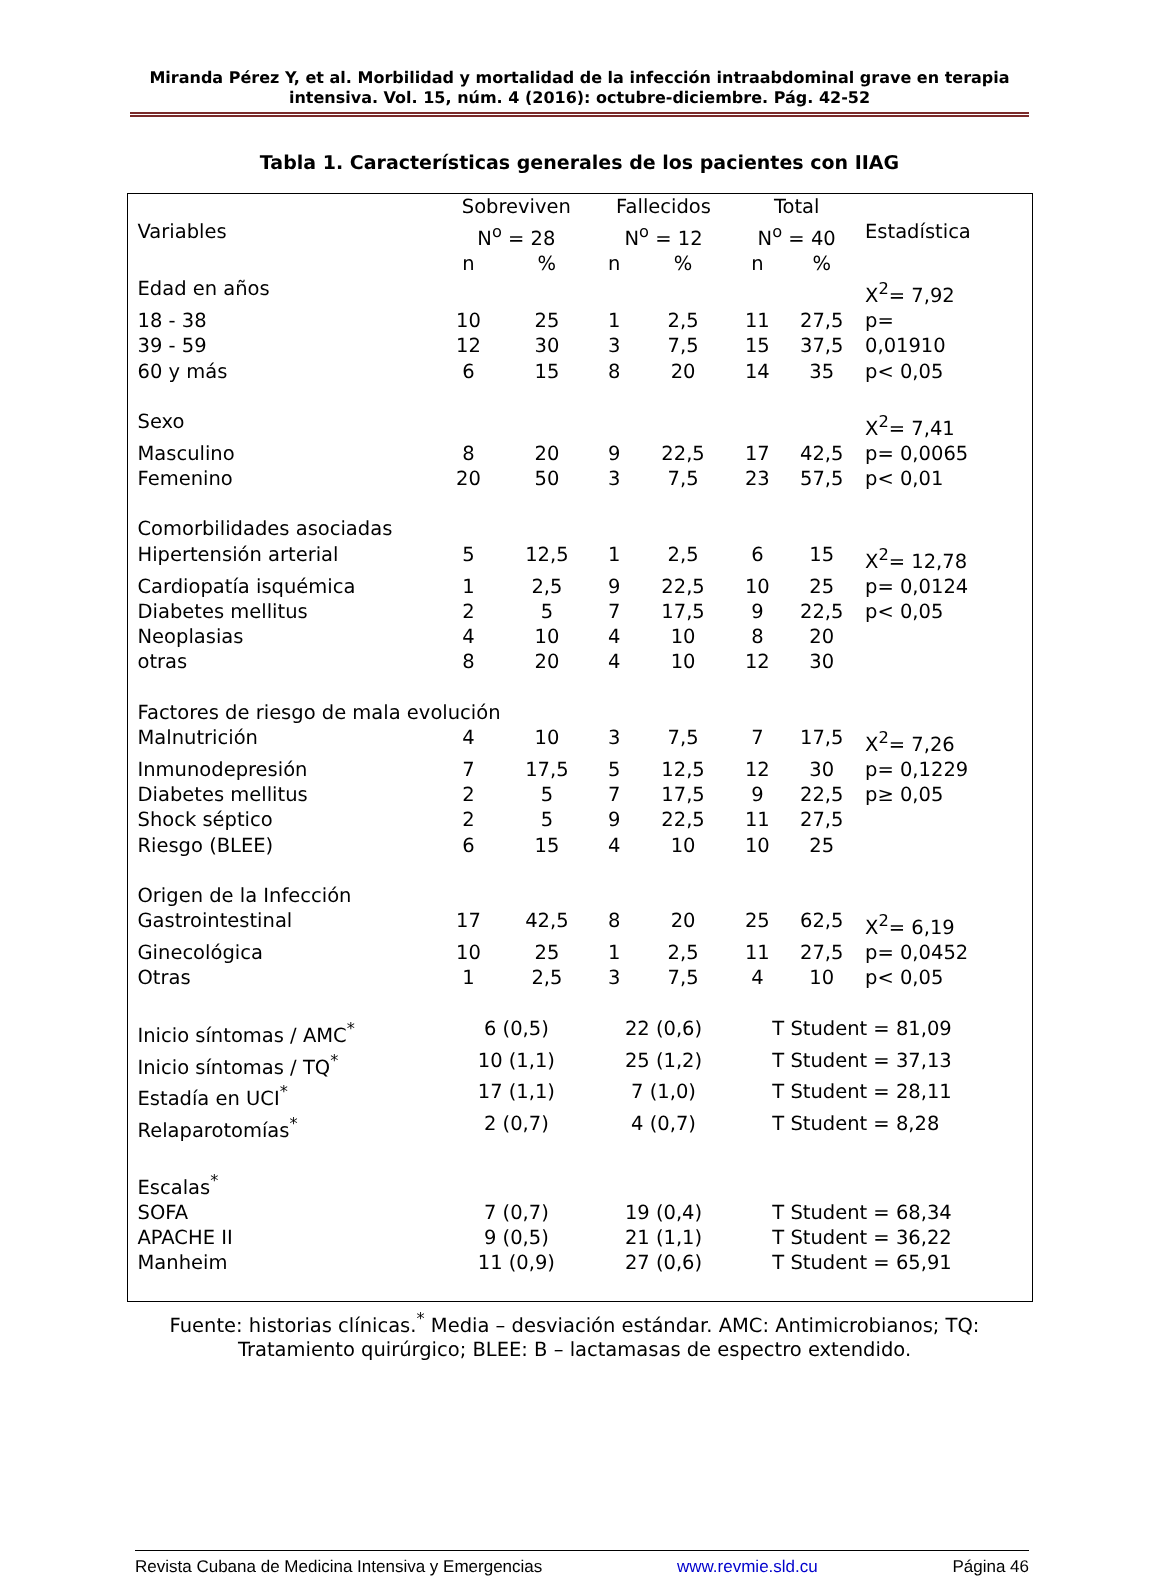Miranda Pérez Y, et al. Morbilidad y mortalidad de la infección intraabdominal grave en terapia intensiva. Vol. 15, núm. 4 (2016): octubre-diciembre. Pág. 42-52
Tabla 1. Características generales de los pacientes con IIAG
| Variables | Sobreviven N<sup>o</sup> = 28 | | Fallecidos N<sup>o</sup> = 12 | | Total N<sup>o</sup> = 40 | | Estadística |
| | n | % | n | % | n | % | |
| Edad en años | | | | | | | X<sup>2</sup>= 7,92 |
| 18 - 38 | 10 | 25 | 1 | 2,5 | 11 | 27,5 | p= |
| 39 - 59 | 12 | 30 | 3 | 7,5 | 15 | 37,5 | 0,01910 |
| 60 y más | 6 | 15 | 8 | 20 | 14 | 35 | p< 0,05 |
| Sexo | | | | | | | X<sup>2</sup>= 7,41 |
| Masculino | 8 | 20 | 9 | 22,5 | 17 | 42,5 | p= 0,0065 |
| Femenino | 20 | 50 | 3 | 7,5 | 23 | 57,5 | p< 0,01 |
| Comorbilidades asociadas | | | | | | | |
| Hipertensión arterial | 5 | 12,5 | 1 | 2,5 | 6 | 15 | X<sup>2</sup>= 12,78 |
| Cardiopatía isquémica | 1 | 2,5 | 9 | 22,5 | 10 | 25 | p= 0,0124 |
| Diabetes mellitus | 2 | 5 | 7 | 17,5 | 9 | 22,5 | p< 0,05 |
| Neoplasias | 4 | 10 | 4 | 10 | 8 | 20 | |
| otras | 8 | 20 | 4 | 10 | 12 | 30 | |
| Factores de riesgo de mala evolución | | | | | | | |
| Malnutrición | 4 | 10 | 3 | 7,5 | 7 | 17,5 | X<sup>2</sup>= 7,26 |
| Inmunodepresión | 7 | 17,5 | 5 | 12,5 | 12 | 30 | p= 0,1229 |
| Diabetes mellitus | 2 | 5 | 7 | 17,5 | 9 | 22,5 | p≥ 0,05 |
| Shock séptico | 2 | 5 | 9 | 22,5 | 11 | 27,5 | |
| Riesgo (BLEE) | 6 | 15 | 4 | 10 | 10 | 25 | |
| Origen de la Infección | | | | | | | |
| Gastrointestinal | 17 | 42,5 | 8 | 20 | 25 | 62,5 | X<sup>2</sup>= 6,19 |
| Ginecológica | 10 | 25 | 1 | 2,5 | 11 | 27,5 | p= 0,0452 |
| Otras | 1 | 2,5 | 3 | 7,5 | 4 | 10 | p< 0,05 |
| Inicio síntomas / AMC<sup>*</sup> | 6 (0,5) | | 22 (0,6) | | T Student = 81,09 | | |
| Inicio síntomas / TQ<sup>*</sup> | 10 (1,1) | | 25 (1,2) | | T Student = 37,13 | | |
| Estadía en UCI<sup>*</sup> | 17 (1,1) | | 7 (1,0) | | T Student = 28,11 | | |
| Relaparotomías<sup>*</sup> | 2 (0,7) | | 4 (0,7) | | T Student = 8,28 | | |
| Escalas<sup>*</sup> | | | | | | | |
| SOFA | 7 (0,7) | | 19 (0,4) | | T Student = 68,34 | | |
| APACHE II | 9 (0,5) | | 21 (1,1) | | T Student = 36,22 | | |
| Manheim | 11 (0,9) | | 27 (0,6) | | T Student = 65,91 | | |
Fuente: historias clínicas.<sup>*</sup> Media – desviación estándar. AMC: Antimicrobianos; TQ: Tratamiento quirúrgico; BLEE: B – lactamasas de espectro extendido.
Revista Cubana de Medicina Intensiva y Emergencias www.revmie.sld.cu Página 46